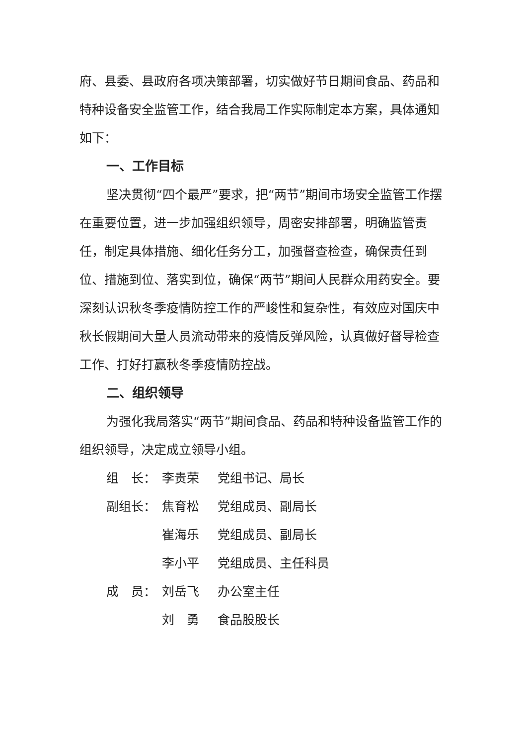府、县委、县政府各项决策部署，切实做好节日期间食品、药品和特种设备安全监管工作，结合我局工作实际制定本方案，具体通知如下：
一、工作目标
坚决贯彻“四个最严”要求，把“两节”期间市场安全监管工作摆在重要位置，进一步加强组织领导，周密安排部署，明确监管责任，制定具体措施、细化任务分工，加强督查检查，确保责任到位、措施到位、落实到位，确保“两节”期间人民群众用药安全。要深刻认识秋冬季疫情防控工作的严峻性和复杂性，有效应对国庆中秋长假期间大量人员流动带来的疫情反弹风险，认真做好督导检查工作、打好打赢秋冬季疫情防控战。
二、组织领导
为强化我局落实“两节”期间食品、药品和特种设备监管工作的组织领导，决定成立领导小组。
组　长： 李贵荣 党组书记、局长
副组长： 焦育松 党组成员、副局长
崔海乐 党组成员、副局长
李小平 党组成员、主任科员
成　员： 刘岳飞 办公室主任
刘　勇 食品股股长